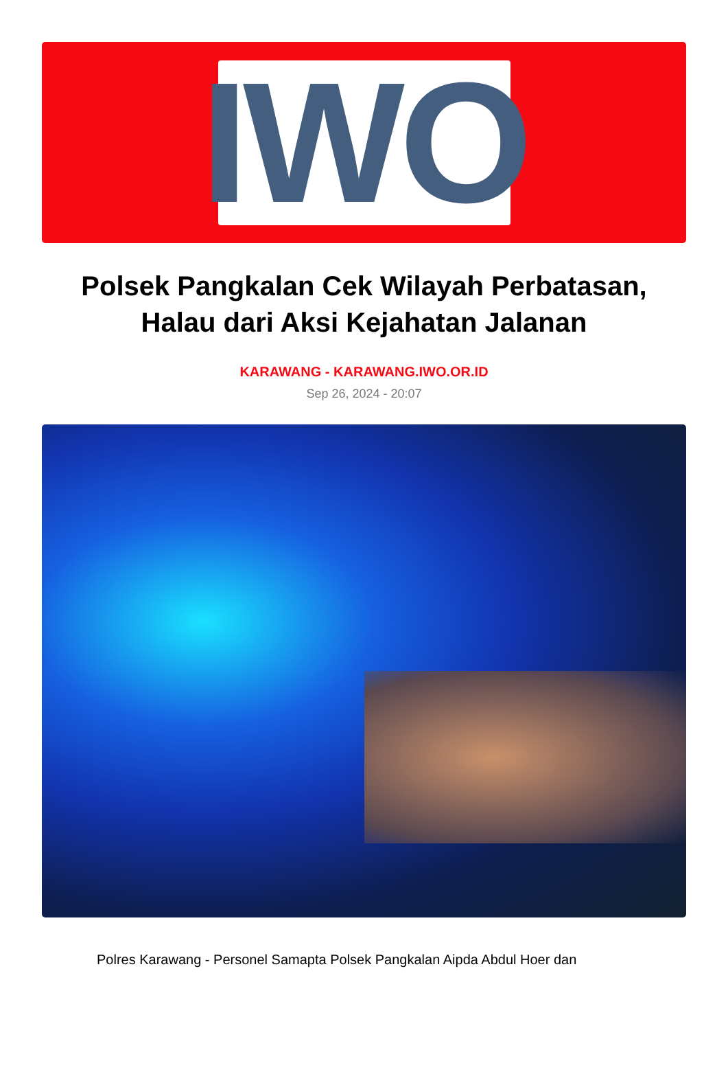IWO
Polsek Pangkalan Cek Wilayah Perbatasan, Halau dari Aksi Kejahatan Jalanan
KARAWANG - KARAWANG.IWO.OR.ID
Sep 26, 2024 - 20:07
Polres Karawang - Personel Samapta Polsek Pangkalan Aipda Abdul Hoer dan